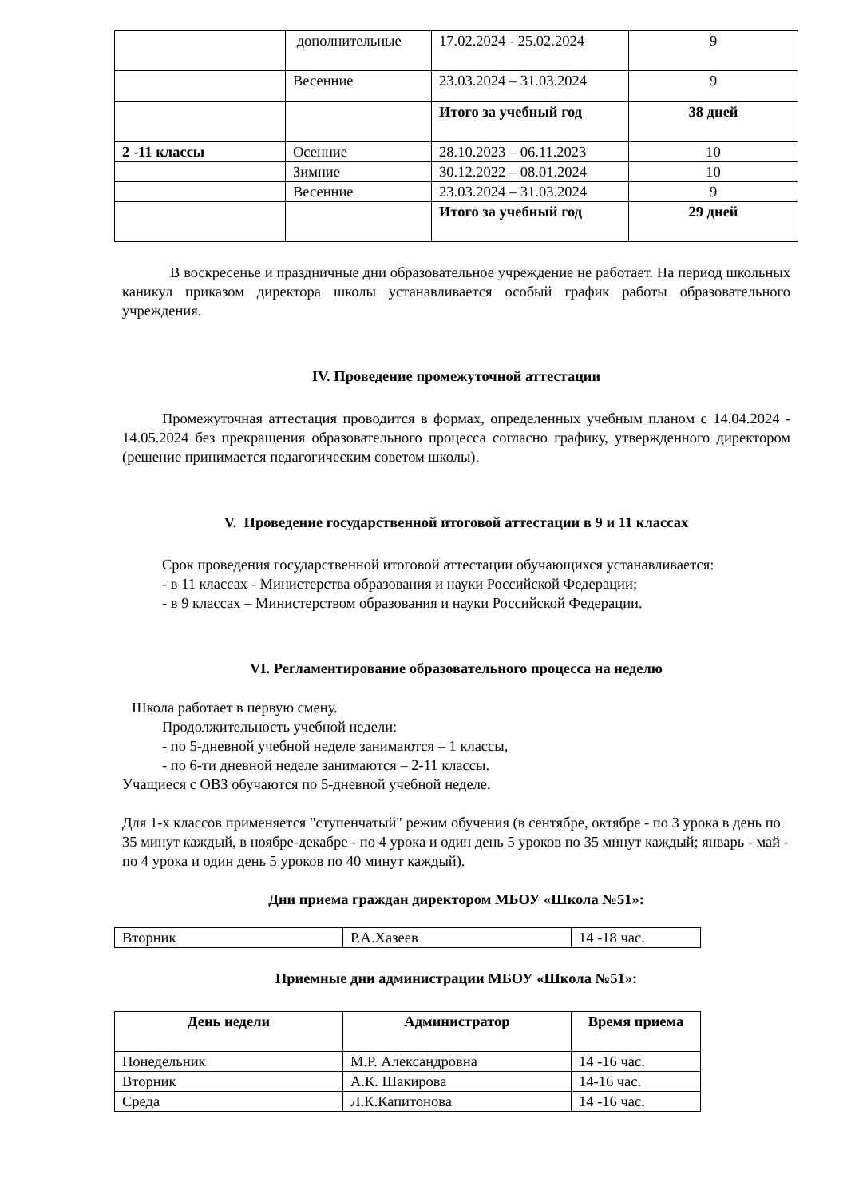| | дополнительные | 17.02.2024 - 25.02.2024 | 9 |
| | Весенние | 23.03.2024 – 31.03.2024 | 9 |
| | | Итого за учебный год | 38 дней |
| 2 -11 классы | Осенние | 28.10.2023 – 06.11.2023 | 10 |
| | Зимние | 30.12.2022 – 08.01.2024 | 10 |
| | Весенние | 23.03.2024 – 31.03.2024 | 9 |
| | | Итого за учебный год | 29 дней |
В воскресенье и праздничные дни образовательное учреждение не работает. На период школьных каникул приказом директора школы устанавливается особый график работы образовательного учреждения.
IV. Проведение промежуточной аттестации
Промежуточная аттестация проводится в формах, определенных учебным планом с 14.04.2024 - 14.05.2024 без прекращения образовательного процесса согласно графику, утвержденного директором (решение принимается педагогическим советом школы).
V. Проведение государственной итоговой аттестации в 9 и 11 классах
Срок проведения государственной итоговой аттестации обучающихся устанавливается:
- в 11 классах - Министерства образования и науки Российской Федерации;
- в 9 классах – Министерством образования и науки Российской Федерации.
VI. Регламентирование образовательного процесса на неделю
Школа работает в первую смену.
Продолжительность учебной недели:
- по 5-дневной учебной неделе занимаются – 1 классы,
- по 6-ти дневной неделе занимаются – 2-11 классы.
Учащиеся с ОВЗ обучаются по 5-дневной учебной неделе.
Для 1-х классов применяется "ступенчатый" режим обучения (в сентябре, октябре - по 3 урока в день по 35 минут каждый, в ноябре-декабре - по 4 урока и один день 5 уроков по 35 минут каждый; январь - май - по 4 урока и один день 5 уроков по 40 минут каждый).
Дни приема граждан директором МБОУ «Школа №51»:
| Вторник | Р.А.Хазеев | 14 -18 час. |
Приемные дни администрации МБОУ «Школа №51»:
| День недели | Администратор | Время приема |
| --- | --- | --- |
| Понедельник | М.Р. Александровна | 14 -16 час. |
| Вторник | А.К. Шакирова | 14-16 час. |
| Среда | Л.К.Капитонова | 14 -16 час. |